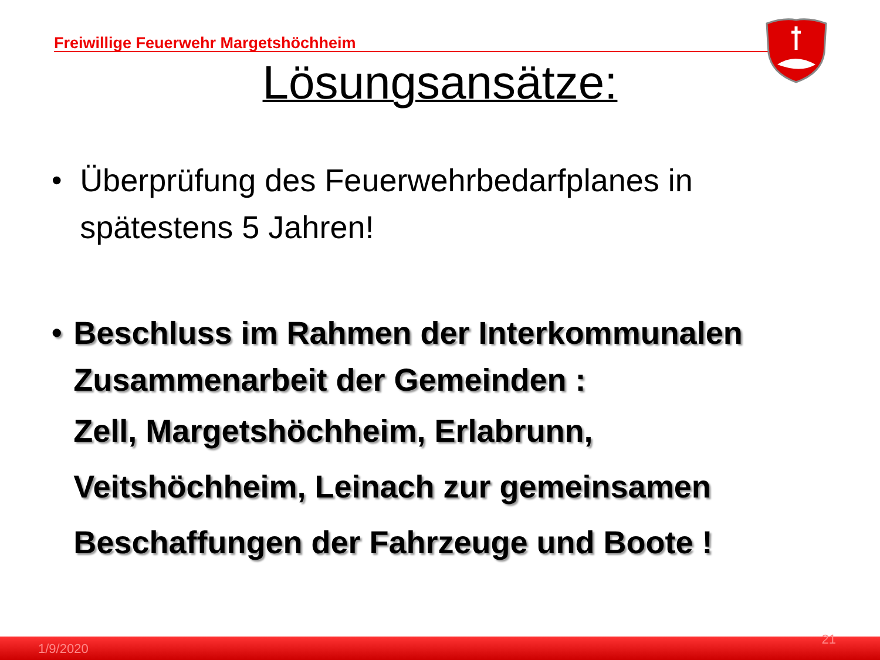Freiwillige Feuerwehr Margetshöchheim
Lösungsansätze:
• Überprüfung des Feuerwehrbedarfplanes in spätestens 5 Jahren!
• Beschluss im Rahmen der Interkommunalen Zusammenarbeit der Gemeinden :
Zell, Margetshöchheim, Erlabrunn,
Veitshöchheim, Leinach zur gemeinsamen
Beschaffungen der Fahrzeuge und Boote !
1/9/2020
21